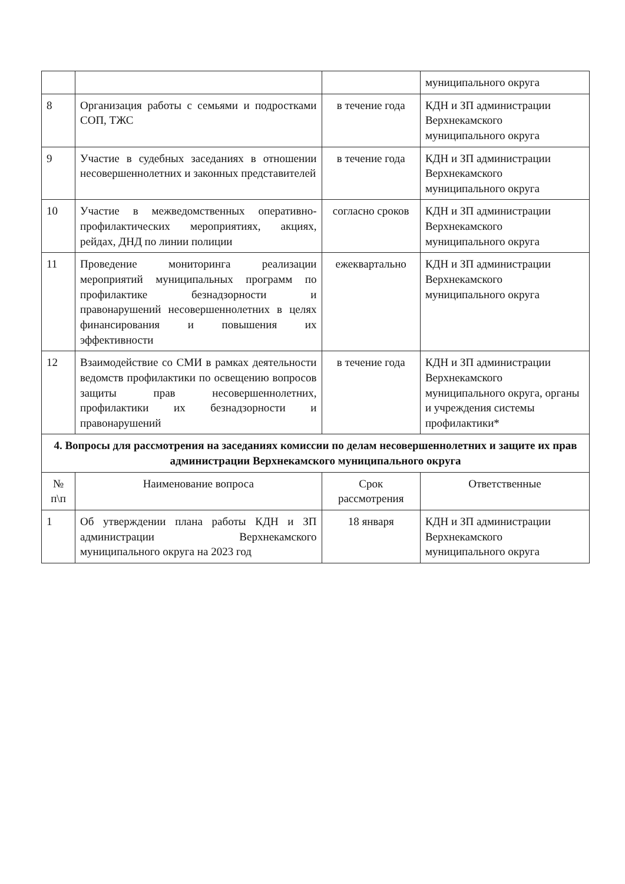| | | | муниципального округа |
| 8 | Организация работы с семьями и подростками СОП, ТЖС | в течение года | КДН и ЗП администрации Верхнекамского муниципального округа |
| 9 | Участие в судебных заседаниях в отношении несовершеннолетних и законных представителей | в течение года | КДН и ЗП администрации Верхнекамского муниципального округа |
| 10 | Участие в межведомственных оперативно-профилактических мероприятиях, акциях, рейдах, ДНД по линии полиции | согласно сроков | КДН и ЗП администрации Верхнекамского муниципального округа |
| 11 | Проведение мониторинга реализации мероприятий муниципальных программ по профилактике безнадзорности и правонарушений несовершеннолетних в целях финансирования и повышения их эффективности | ежеквартально | КДН и ЗП администрации Верхнекамского муниципального округа |
| 12 | Взаимодействие со СМИ в рамках деятельности ведомств профилактики по освещению вопросов защиты прав несовершеннолетних, профилактики их безнадзорности и правонарушений | в течение года | КДН и ЗП администрации Верхнекамского муниципального округа, органы и учреждения системы профилактики* |
| 4. Вопросы для рассмотрения на заседаниях комиссии по делам несовершеннолетних и защите их прав администрации Верхнекамского муниципального округа | | | |
| № п\п | Наименование вопроса | Срок рассмотрения | Ответственные |
| 1 | Об утверждении плана работы КДН и ЗП администрации Верхнекамского муниципального округа на 2023 год | 18 января | КДН и ЗП администрации Верхнекамского муниципального округа |